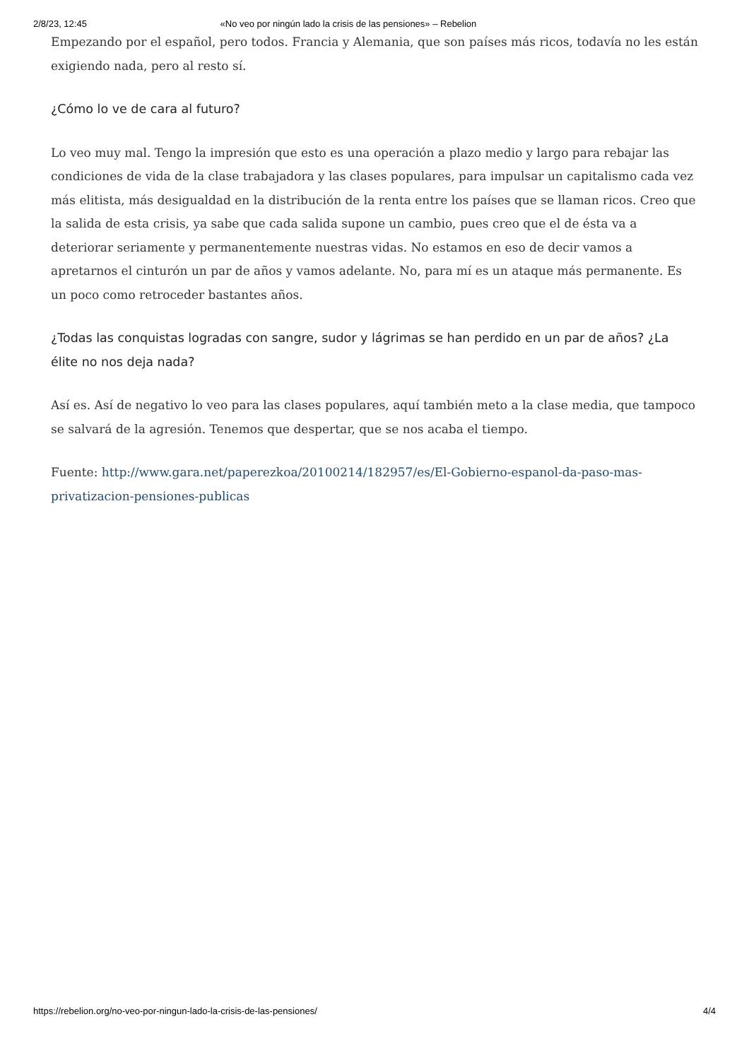2/8/23, 12:45 «No veo por ningún lado la crisis de las pensiones» – Rebelion
Empezando por el español, pero todos. Francia y Alemania, que son países más ricos, todavía no les están exigiendo nada, pero al resto sí.
¿Cómo lo ve de cara al futuro?
Lo veo muy mal. Tengo la impresión que esto es una operación a plazo medio y largo para rebajar las condiciones de vida de la clase trabajadora y las clases populares, para impulsar un capitalismo cada vez más elitista, más desigualdad en la distribución de la renta entre los países que se llaman ricos. Creo que la salida de esta crisis, ya sabe que cada salida supone un cambio, pues creo que el de ésta va a deteriorar seriamente y permanentemente nuestras vidas. No estamos en eso de decir vamos a apretarnos el cinturón un par de años y vamos adelante. No, para mí es un ataque más permanente. Es un poco como retroceder bastantes años.
¿Todas las conquistas logradas con sangre, sudor y lágrimas se han perdido en un par de años? ¿La élite no nos deja nada?
Así es. Así de negativo lo veo para las clases populares, aquí también meto a la clase media, que tampoco se salvará de la agresión. Tenemos que despertar, que se nos acaba el tiempo.
Fuente: http://www.gara.net/paperezkoa/20100214/182957/es/El-Gobierno-espanol-da-paso-mas-privatizacion-pensiones-publicas
https://rebelion.org/no-veo-por-ningun-lado-la-crisis-de-las-pensiones/ 4/4